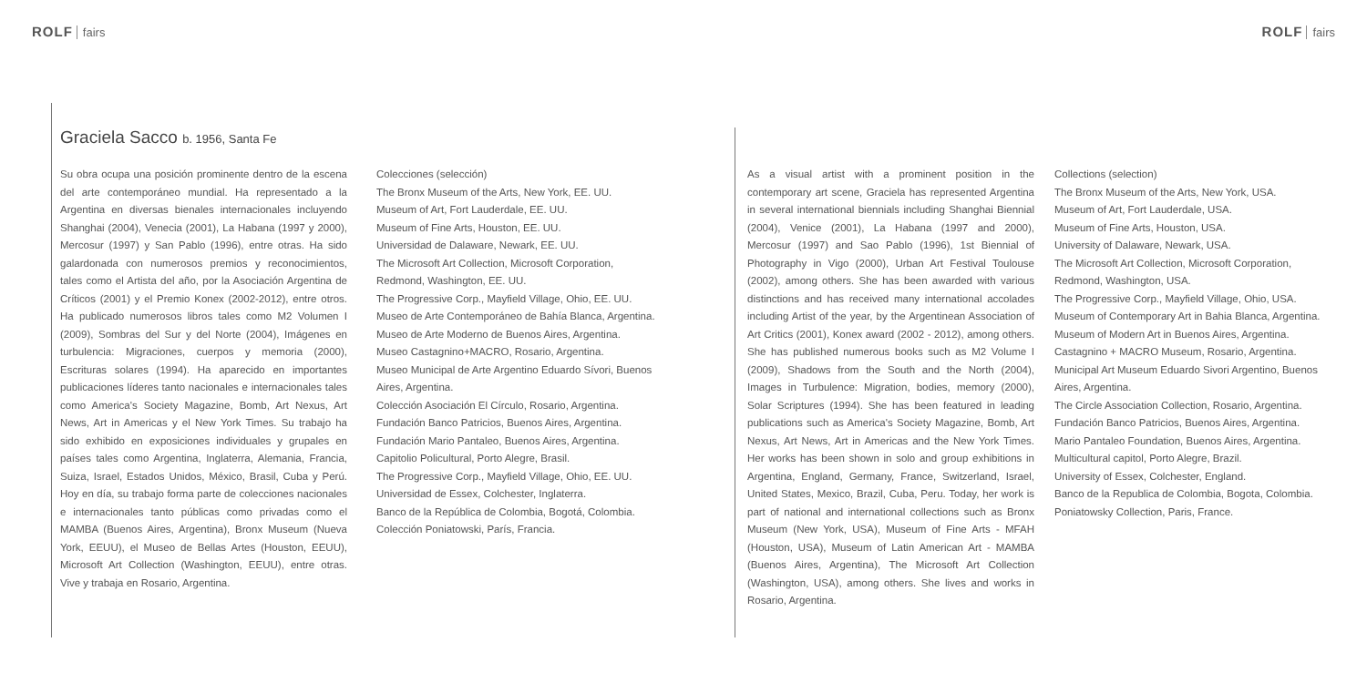ROLF fairs ROLF fairs
Graciela Sacco b. 1956, Santa Fe
Su obra ocupa una posición prominente dentro de la escena del arte contemporáneo mundial. Ha representado a la Argentina en diversas bienales internacionales incluyendo Shanghai (2004), Venecia (2001), La Habana (1997 y 2000), Mercosur (1997) y San Pablo (1996), entre otras. Ha sido galardonada con numerosos premios y reconocimientos, tales como el Artista del año, por la Asociación Argentina de Críticos (2001) y el Premio Konex (2002-2012), entre otros. Ha publicado numerosos libros tales como M2 Volumen I (2009), Sombras del Sur y del Norte (2004), Imágenes en turbulencia: Migraciones, cuerpos y memoria (2000), Escrituras solares (1994). Ha aparecido en importantes publicaciones líderes tanto nacionales e internacionales tales como America's Society Magazine, Bomb, Art Nexus, Art News, Art in Americas y el New York Times. Su trabajo ha sido exhibido en exposiciones individuales y grupales en países tales como Argentina, Inglaterra, Alemania, Francia, Suiza, Israel, Estados Unidos, México, Brasil, Cuba y Perú. Hoy en día, su trabajo forma parte de colecciones nacionales e internacionales tanto públicas como privadas como el MAMBA (Buenos Aires, Argentina), Bronx Museum (Nueva York, EEUU), el Museo de Bellas Artes (Houston, EEUU), Microsoft Art Collection (Washington, EEUU), entre otras. Vive y trabaja en Rosario, Argentina.
Colecciones (selección)
The Bronx Museum of the Arts, New York, EE. UU.
Museum of Art, Fort Lauderdale, EE. UU.
Museum of Fine Arts, Houston, EE. UU.
Universidad de Dalaware, Newark, EE. UU.
The Microsoft Art Collection, Microsoft Corporation, Redmond, Washington, EE. UU.
The Progressive Corp., Mayfield Village, Ohio, EE. UU.
Museo de Arte Contemporáneo de Bahía Blanca, Argentina.
Museo de Arte Moderno de Buenos Aires, Argentina.
Museo Castagnino+MACRO, Rosario, Argentina.
Museo Municipal de Arte Argentino Eduardo Sívori, Buenos Aires, Argentina.
Colección Asociación El Círculo, Rosario, Argentina.
Fundación Banco Patricios, Buenos Aires, Argentina.
Fundación Mario Pantaleo, Buenos Aires, Argentina.
Capitolio Policultural, Porto Alegre, Brasil.
The Progressive Corp., Mayfield Village, Ohio, EE. UU.
Universidad de Essex, Colchester, Inglaterra.
Banco de la República de Colombia, Bogotá, Colombia.
Colección Poniatowski, París, Francia.
As a visual artist with a prominent position in the contemporary art scene, Graciela has represented Argentina in several international biennials including Shanghai Biennial (2004), Venice (2001), La Habana (1997 and 2000), Mercosur (1997) and Sao Pablo (1996), 1st Biennial of Photography in Vigo (2000), Urban Art Festival Toulouse (2002), among others. She has been awarded with various distinctions and has received many international accolades including Artist of the year, by the Argentinean Association of Art Critics (2001), Konex award (2002 - 2012), among others. She has published numerous books such as M2 Volume I (2009), Shadows from the South and the North (2004), Images in Turbulence: Migration, bodies, memory (2000), Solar Scriptures (1994). She has been featured in leading publications such as America's Society Magazine, Bomb, Art Nexus, Art News, Art in Americas and the New York Times. Her works has been shown in solo and group exhibitions in Argentina, England, Germany, France, Switzerland, Israel, United States, Mexico, Brazil, Cuba, Peru. Today, her work is part of national and international collections such as Bronx Museum (New York, USA), Museum of Fine Arts - MFAH (Houston, USA), Museum of Latin American Art - MAMBA (Buenos Aires, Argentina), The Microsoft Art Collection (Washington, USA), among others. She lives and works in Rosario, Argentina.
Collections (selection)
The Bronx Museum of the Arts, New York, USA.
Museum of Art, Fort Lauderdale, USA.
Museum of Fine Arts, Houston, USA.
University of Dalaware, Newark, USA.
The Microsoft Art Collection, Microsoft Corporation, Redmond, Washington, USA.
The Progressive Corp., Mayfield Village, Ohio, USA.
Museum of Contemporary Art in Bahia Blanca, Argentina.
Museum of Modern Art in Buenos Aires, Argentina.
Castagnino + MACRO Museum, Rosario, Argentina.
Municipal Art Museum Eduardo Sivori Argentino, Buenos Aires, Argentina.
The Circle Association Collection, Rosario, Argentina.
Fundación Banco Patricios, Buenos Aires, Argentina.
Mario Pantaleo Foundation, Buenos Aires, Argentina.
Multicultural capitol, Porto Alegre, Brazil.
University of Essex, Colchester, England.
Banco de la Republica de Colombia, Bogota, Colombia.
Poniatowsky Collection, Paris, France.